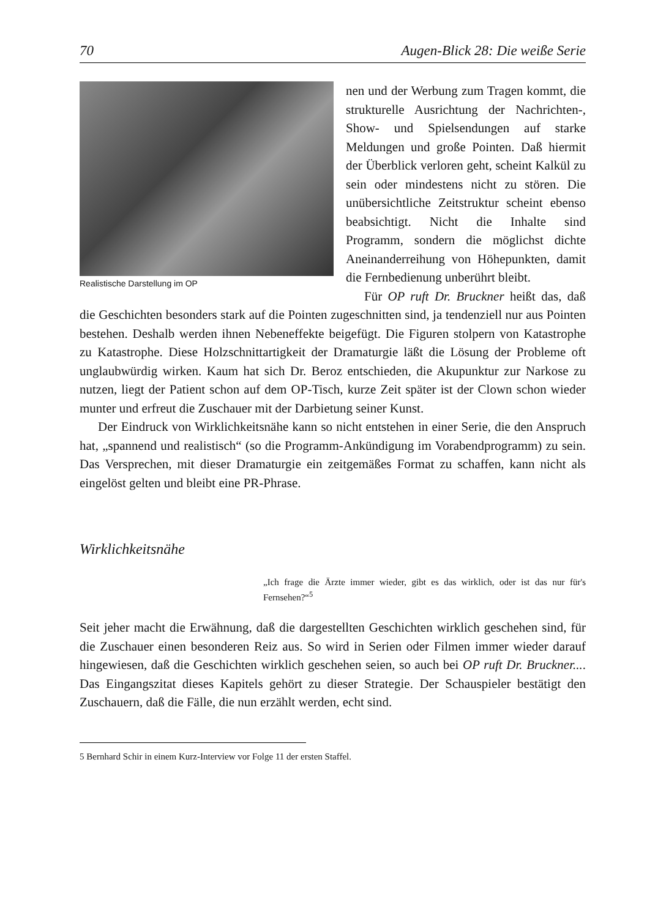70 Augen-Blick 28: Die weiße Serie
Realistische Darstellung im OP
nen und der Werbung zum Tragen kommt, die strukturelle Ausrichtung der Nachrichten-, Show- und Spielsendungen auf starke Meldungen und große Pointen. Daß hiermit der Überblick verloren geht, scheint Kalkül zu sein oder mindestens nicht zu stören. Die unübersichtliche Zeitstruktur scheint ebenso beabsichtigt. Nicht die Inhalte sind Programm, sondern die möglichst dichte Aneinanderreihung von Höhepunkten, damit die Fernbedienung unberührt bleibt.
Für OP ruft Dr. Bruckner heißt das, daß die Geschichten besonders stark auf die Pointen zugeschnitten sind, ja tendenziell nur aus Pointen bestehen. Deshalb werden ihnen Nebeneffekte beigefügt. Die Figuren stolpern von Katastrophe zu Katastrophe. Diese Holzschnittartigkeit der Dramaturgie läßt die Lösung der Probleme oft unglaubwürdig wirken. Kaum hat sich Dr. Beroz entschieden, die Akupunktur zur Narkose zu nutzen, liegt der Patient schon auf dem OP-Tisch, kurze Zeit später ist der Clown schon wieder munter und erfreut die Zuschauer mit der Darbietung seiner Kunst.
Der Eindruck von Wirklichkeitsnähe kann so nicht entstehen in einer Serie, die den Anspruch hat, „spannend und realistisch“ (so die Programm-Ankündigung im Vorabendprogramm) zu sein. Das Versprechen, mit dieser Dramaturgie ein zeitgemäßes Format zu schaffen, kann nicht als eingelöst gelten und bleibt eine PR-Phrase.
Wirklichkeitsnähe
„Ich frage die Ärzte immer wieder, gibt es das wirklich, oder ist das nur für's Fernsehen?“<sup>5</sup>
Seit jeher macht die Erwähnung, daß die dargestellten Geschichten wirklich geschehen sind, für die Zuschauer einen besonderen Reiz aus. So wird in Serien oder Filmen immer wieder darauf hingewiesen, daß die Geschichten wirklich geschehen seien, so auch bei OP ruft Dr. Bruckner.... Das Eingangszitat dieses Kapitels gehört zu dieser Strategie. Der Schauspieler bestätigt den Zuschauern, daß die Fälle, die nun erzählt werden, echt sind.
5 Bernhard Schir in einem Kurz-Interview vor Folge 11 der ersten Staffel.